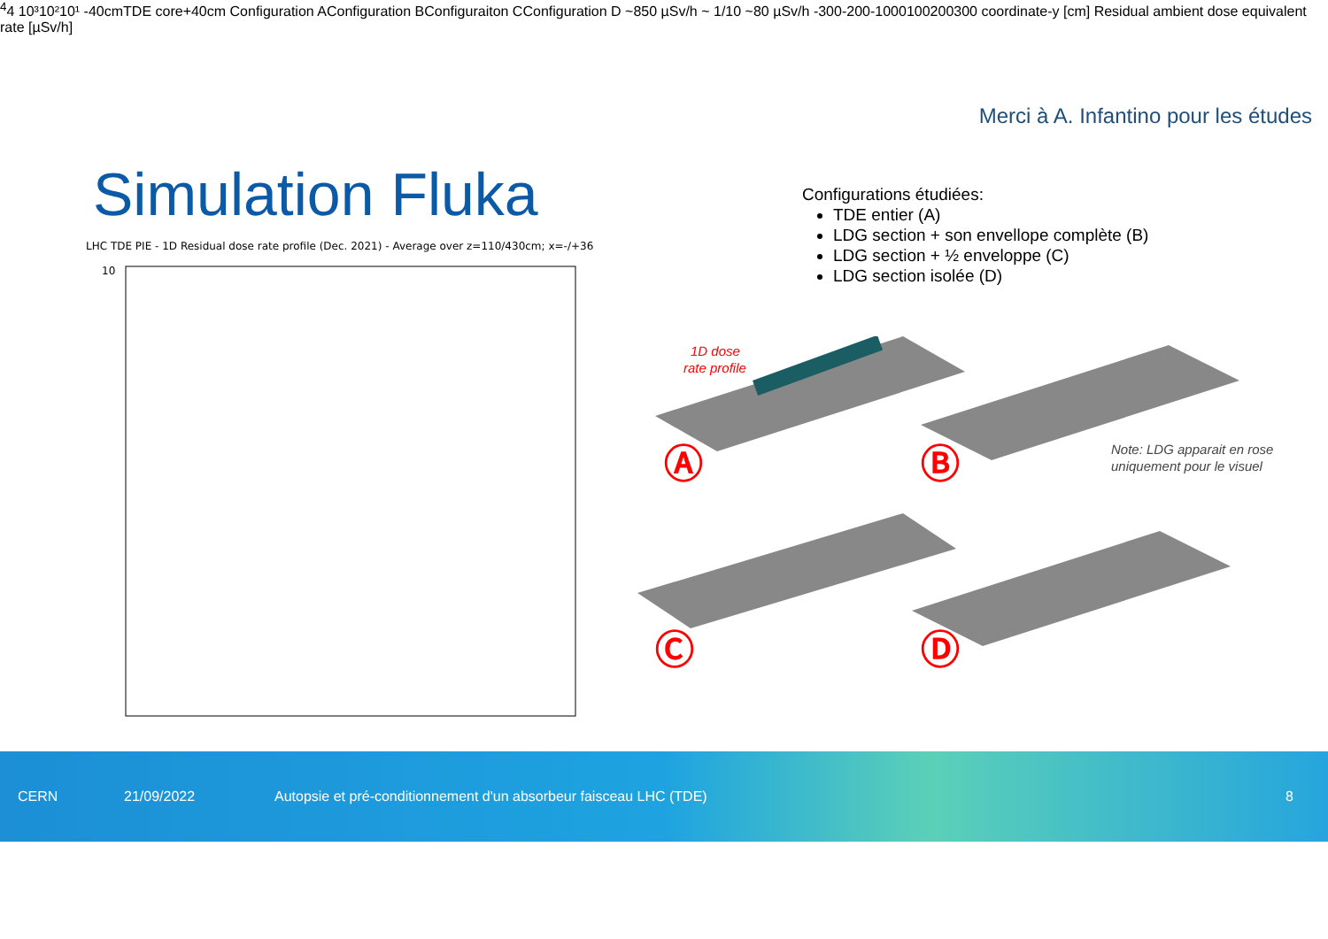Merci à A. Infantino pour les études
Simulation Fluka
LHC TDE PIE - 1D Residual dose rate profile (Dec. 2021) - Average over z=110/430cm; x=-/+36
1044
10³
10²
10¹
-40cm
TDE core
+40cm
Configuration A
Configuration B
Configuraiton C
Configuration D
~850 µSv/h
~ 1/10
~80 µSv/h
-300
-200
-100
0
100
200
300
coordinate-y [cm]
Residual ambient dose equivalent rate [µSv/h]
Configurations étudiées:
TDE entier (A)
LDG section + son envellope complète (B)
LDG section + ½ enveloppe (C)
LDG section isolée (D)
1D dose
rate profile
Ⓐ
Ⓑ
Ⓒ
Ⓓ
Note: LDG apparait en rose
uniquement pour le visuel
CERN 21/09/2022 Autopsie et pré-conditionnement d'un absorbeur faisceau LHC (TDE) 8